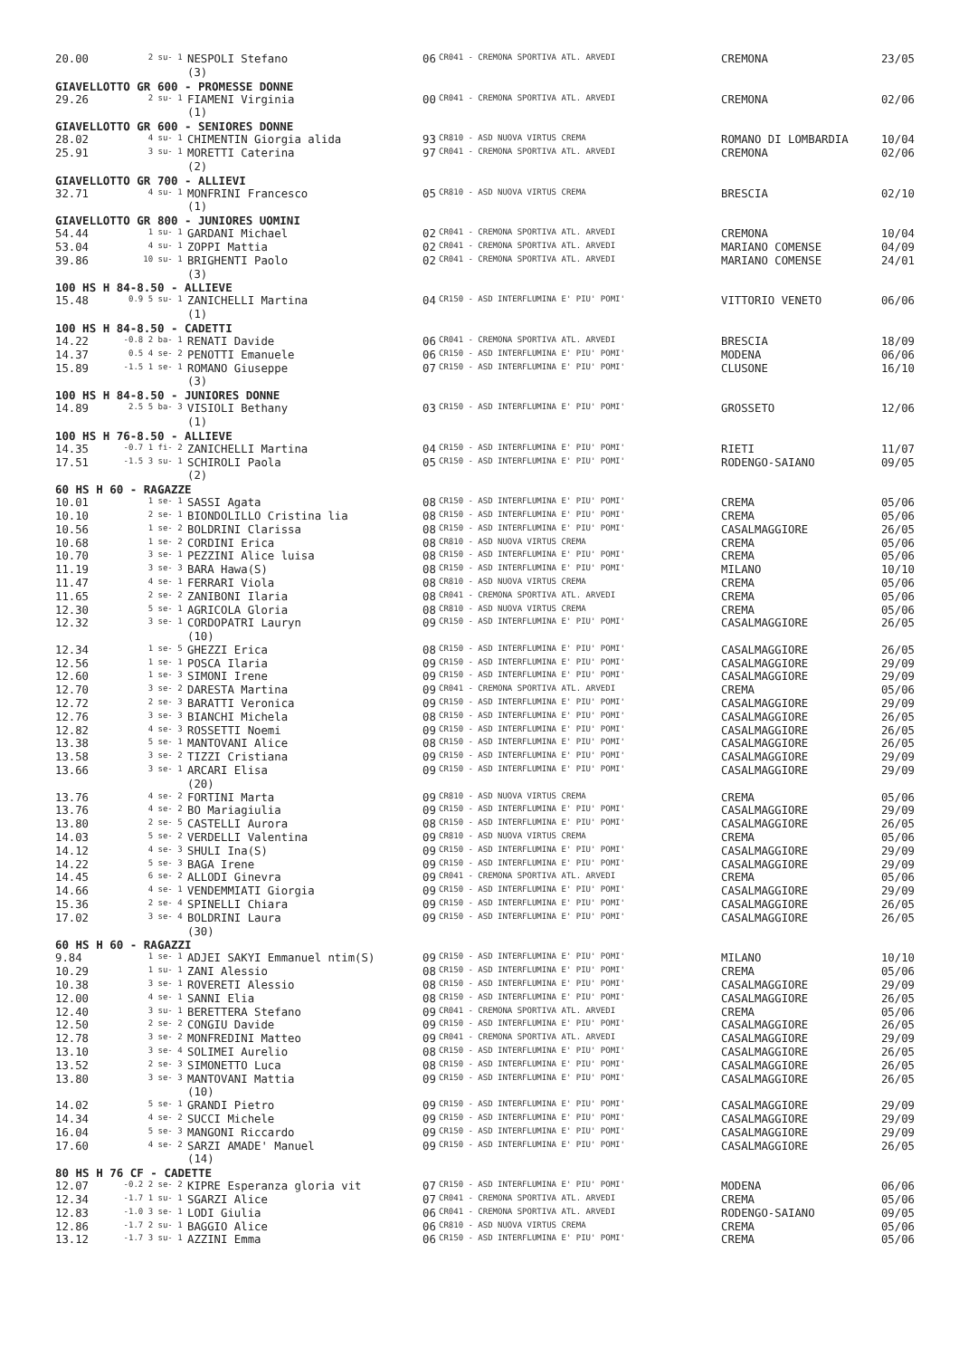| 20.00 | 2 su- 1 | NESPOLI Stefano | 06 | CR041 - CREMONA SPORTIVA ATL. ARVEDI | CREMONA | 23/05 |
| | | (3) | | | | |
| GIAVELLOTTO GR 600 - PROMESSE DONNE | | | | | | |
| 29.26 | 2 su- 1 | FIAMENI Virginia | 00 | CR041 - CREMONA SPORTIVA ATL. ARVEDI | CREMONA | 02/06 |
| | | (1) | | | | |
| GIAVELLOTTO GR 600 - SENIORES DONNE | | | | | | |
| 28.02 | 4 su- 1 | CHIMENTIN Giorgia alida | 93 | CR810 - ASD NUOVA VIRTUS CREMA | ROMANO DI LOMBARDIA | 10/04 |
| 25.91 | 3 su- 1 | MORETTI Caterina | 97 | CR041 - CREMONA SPORTIVA ATL. ARVEDI | CREMONA | 02/06 |
| | | (2) | | | | |
| GIAVELLOTTO GR 700 - ALLIEVI | | | | | | |
| 32.71 | 4 su- 1 | MONFRINI Francesco | 05 | CR810 - ASD NUOVA VIRTUS CREMA | BRESCIA | 02/10 |
| | | (1) | | | | |
| GIAVELLOTTO GR 800 - JUNIORES UOMINI | | | | | | |
| 54.44 | 1 su- 1 | GARDANI Michael | 02 | CR041 - CREMONA SPORTIVA ATL. ARVEDI | CREMONA | 10/04 |
| 53.04 | 4 su- 1 | ZOPPI Mattia | 02 | CR041 - CREMONA SPORTIVA ATL. ARVEDI | MARIANO COMENSE | 04/09 |
| 39.86 | 10 su- 1 | BRIGHENTI Paolo | 02 | CR041 - CREMONA SPORTIVA ATL. ARVEDI | MARIANO COMENSE | 24/01 |
| | | (3) | | | | |
| 100 HS H 84-8.50 - ALLIEVE | | | | | | |
| 15.48 | 0.9 5 su- 1 | ZANICHELLI Martina | 04 | CR150 - ASD INTERFLUMINA E' PIU' POMI' | VITTORIO VENETO | 06/06 |
| | | (1) | | | | |
| 100 HS H 84-8.50 - CADETTI | | | | | | |
| 14.22 | -0.8 2 ba- 1 | RENATI Davide | 06 | CR041 - CREMONA SPORTIVA ATL. ARVEDI | BRESCIA | 18/09 |
| 14.37 | 0.5 4 se- 2 | PENOTTI Emanuele | 06 | CR150 - ASD INTERFLUMINA E' PIU' POMI' | MODENA | 06/06 |
| 15.89 | -1.5 1 se- 1 | ROMANO Giuseppe | 07 | CR150 - ASD INTERFLUMINA E' PIU' POMI' | CLUSONE | 16/10 |
| | | (3) | | | | |
| 100 HS H 84-8.50 - JUNIORES DONNE | | | | | | |
| 14.89 | 2.5 5 ba- 3 | VISIOLI Bethany | 03 | CR150 - ASD INTERFLUMINA E' PIU' POMI' | GROSSETO | 12/06 |
| | | (1) | | | | |
| 100 HS H 76-8.50 - ALLIEVE | | | | | | |
| 14.35 | -0.7 1 fi- 2 | ZANICHELLI Martina | 04 | CR150 - ASD INTERFLUMINA E' PIU' POMI' | RIETI | 11/07 |
| 17.51 | -1.5 3 su- 1 | SCHIROLI Paola | 05 | CR150 - ASD INTERFLUMINA E' PIU' POMI' | RODENGO-SAIANO | 09/05 |
| | | (2) | | | | |
| 60 HS H 60 - RAGAZZE | | | | | | |
| 10.01 | 1 se- 1 | SASSI Agata | 08 | CR150 - ASD INTERFLUMINA E' PIU' POMI' | CREMA | 05/06 |
| 10.10 | 2 se- 1 | BIONDOLILLO Cristina lia | 08 | CR150 - ASD INTERFLUMINA E' PIU' POMI' | CREMA | 05/06 |
| 10.56 | 1 se- 2 | BOLDRINI Clarissa | 08 | CR150 - ASD INTERFLUMINA E' PIU' POMI' | CASALMAGGIORE | 26/05 |
| 10.68 | 1 se- 2 | CORDINI Erica | 08 | CR810 - ASD NUOVA VIRTUS CREMA | CREMA | 05/06 |
| 10.70 | 3 se- 1 | PEZZINI Alice luisa | 08 | CR150 - ASD INTERFLUMINA E' PIU' POMI' | CREMA | 05/06 |
| 11.19 | 3 se- 3 | BARA Hawa(S) | 08 | CR150 - ASD INTERFLUMINA E' PIU' POMI' | MILANO | 10/10 |
| 11.47 | 4 se- 1 | FERRARI Viola | 08 | CR810 - ASD NUOVA VIRTUS CREMA | CREMA | 05/06 |
| 11.65 | 2 se- 2 | ZANIBONI Ilaria | 08 | CR041 - CREMONA SPORTIVA ATL. ARVEDI | CREMA | 05/06 |
| 12.30 | 5 se- 1 | AGRICOLA Gloria | 08 | CR810 - ASD NUOVA VIRTUS CREMA | CREMA | 05/06 |
| 12.32 | 3 se- 1 | CORDOPATRI Lauryn | 09 | CR150 - ASD INTERFLUMINA E' PIU' POMI' | CASALMAGGIORE | 26/05 |
| | | (10) | | | | |
| 12.34 | 1 se- 5 | GHEZZI Erica | 08 | CR150 - ASD INTERFLUMINA E' PIU' POMI' | CASALMAGGIORE | 26/05 |
| 12.56 | 1 se- 1 | POSCA Ilaria | 09 | CR150 - ASD INTERFLUMINA E' PIU' POMI' | CASALMAGGIORE | 29/09 |
| 12.60 | 1 se- 3 | SIMONI Irene | 09 | CR150 - ASD INTERFLUMINA E' PIU' POMI' | CASALMAGGIORE | 29/09 |
| 12.70 | 3 se- 2 | DARESTA Martina | 09 | CR041 - CREMONA SPORTIVA ATL. ARVEDI | CREMA | 05/06 |
| 12.72 | 2 se- 3 | BARATTI Veronica | 09 | CR150 - ASD INTERFLUMINA E' PIU' POMI' | CASALMAGGIORE | 29/09 |
| 12.76 | 3 se- 3 | BIANCHI Michela | 08 | CR150 - ASD INTERFLUMINA E' PIU' POMI' | CASALMAGGIORE | 26/05 |
| 12.82 | 4 se- 3 | ROSSETTI Noemi | 09 | CR150 - ASD INTERFLUMINA E' PIU' POMI' | CASALMAGGIORE | 26/05 |
| 13.38 | 5 se- 1 | MANTOVANI Alice | 08 | CR150 - ASD INTERFLUMINA E' PIU' POMI' | CASALMAGGIORE | 26/05 |
| 13.58 | 3 se- 2 | TIZZI Cristiana | 09 | CR150 - ASD INTERFLUMINA E' PIU' POMI' | CASALMAGGIORE | 29/09 |
| 13.66 | 3 se- 1 | ARCARI Elisa | 09 | CR150 - ASD INTERFLUMINA E' PIU' POMI' | CASALMAGGIORE | 29/09 |
| | | (20) | | | | |
| 13.76 | 4 se- 2 | FORTINI Marta | 09 | CR810 - ASD NUOVA VIRTUS CREMA | CREMA | 05/06 |
| 13.76 | 4 se- 2 | BO Mariagiulia | 09 | CR150 - ASD INTERFLUMINA E' PIU' POMI' | CASALMAGGIORE | 29/09 |
| 13.80 | 2 se- 5 | CASTELLI Aurora | 08 | CR150 - ASD INTERFLUMINA E' PIU' POMI' | CASALMAGGIORE | 26/05 |
| 14.03 | 5 se- 2 | VERDELLI Valentina | 09 | CR810 - ASD NUOVA VIRTUS CREMA | CREMA | 05/06 |
| 14.12 | 4 se- 3 | SHULI Ina(S) | 09 | CR150 - ASD INTERFLUMINA E' PIU' POMI' | CASALMAGGIORE | 29/09 |
| 14.22 | 5 se- 3 | BAGA Irene | 09 | CR150 - ASD INTERFLUMINA E' PIU' POMI' | CASALMAGGIORE | 29/09 |
| 14.45 | 6 se- 2 | ALLODI Ginevra | 09 | CR041 - CREMONA SPORTIVA ATL. ARVEDI | CREMA | 05/06 |
| 14.66 | 4 se- 1 | VENDEMMIATI Giorgia | 09 | CR150 - ASD INTERFLUMINA E' PIU' POMI' | CASALMAGGIORE | 29/09 |
| 15.36 | 2 se- 4 | SPINELLI Chiara | 09 | CR150 - ASD INTERFLUMINA E' PIU' POMI' | CASALMAGGIORE | 26/05 |
| 17.02 | 3 se- 4 | BOLDRINI Laura | 09 | CR150 - ASD INTERFLUMINA E' PIU' POMI' | CASALMAGGIORE | 26/05 |
| | | (30) | | | | |
| 60 HS H 60 - RAGAZZI | | | | | | |
| 9.84 | 1 se- 1 | ADJEI SAKYI Emmanuel ntim(S) | 09 | CR150 - ASD INTERFLUMINA E' PIU' POMI' | MILANO | 10/10 |
| 10.29 | 1 su- 1 | ZANI Alessio | 08 | CR150 - ASD INTERFLUMINA E' PIU' POMI' | CREMA | 05/06 |
| 10.38 | 3 se- 1 | ROVERETI Alessio | 08 | CR150 - ASD INTERFLUMINA E' PIU' POMI' | CASALMAGGIORE | 29/09 |
| 12.00 | 4 se- 1 | SANNI Elia | 08 | CR150 - ASD INTERFLUMINA E' PIU' POMI' | CASALMAGGIORE | 26/05 |
| 12.40 | 3 su- 1 | BERETTERA Stefano | 09 | CR041 - CREMONA SPORTIVA ATL. ARVEDI | CREMA | 05/06 |
| 12.50 | 2 se- 2 | CONGIU Davide | 09 | CR150 - ASD INTERFLUMINA E' PIU' POMI' | CASALMAGGIORE | 26/05 |
| 12.78 | 3 se- 2 | MONFREDINI Matteo | 09 | CR041 - CREMONA SPORTIVA ATL. ARVEDI | CASALMAGGIORE | 29/09 |
| 13.10 | 3 se- 4 | SOLIMEI Aurelio | 08 | CR150 - ASD INTERFLUMINA E' PIU' POMI' | CASALMAGGIORE | 26/05 |
| 13.52 | 2 se- 3 | SIMONETTO Luca | 08 | CR150 - ASD INTERFLUMINA E' PIU' POMI' | CASALMAGGIORE | 26/05 |
| 13.80 | 3 se- 3 | MANTOVANI Mattia | 09 | CR150 - ASD INTERFLUMINA E' PIU' POMI' | CASALMAGGIORE | 26/05 |
| | | (10) | | | | |
| 14.02 | 5 se- 1 | GRANDI Pietro | 09 | CR150 - ASD INTERFLUMINA E' PIU' POMI' | CASALMAGGIORE | 29/09 |
| 14.34 | 4 se- 2 | SUCCI Michele | 09 | CR150 - ASD INTERFLUMINA E' PIU' POMI' | CASALMAGGIORE | 29/09 |
| 16.04 | 5 se- 3 | MANGONI Riccardo | 09 | CR150 - ASD INTERFLUMINA E' PIU' POMI' | CASALMAGGIORE | 29/09 |
| 17.60 | 4 se- 2 | SARZI AMADE' Manuel | 09 | CR150 - ASD INTERFLUMINA E' PIU' POMI' | CASALMAGGIORE | 26/05 |
| | | (14) | | | | |
| 80 HS H 76 CF - CADETTE | | | | | | |
| 12.07 | -0.2 2 se- 2 | KIPRE Esperanza gloria vit | 07 | CR150 - ASD INTERFLUMINA E' PIU' POMI' | MODENA | 06/06 |
| 12.34 | -1.7 1 su- 1 | SGARZI Alice | 07 | CR041 - CREMONA SPORTIVA ATL. ARVEDI | CREMA | 05/06 |
| 12.83 | -1.0 3 se- 1 | LODI Giulia | 06 | CR041 - CREMONA SPORTIVA ATL. ARVEDI | RODENGO-SAIANO | 09/05 |
| 12.86 | -1.7 2 su- 1 | BAGGIO Alice | 06 | CR810 - ASD NUOVA VIRTUS CREMA | CREMA | 05/06 |
| 13.12 | -1.7 3 su- 1 | AZZINI Emma | 06 | CR150 - ASD INTERFLUMINA E' PIU' POMI' | CREMA | 05/06 |